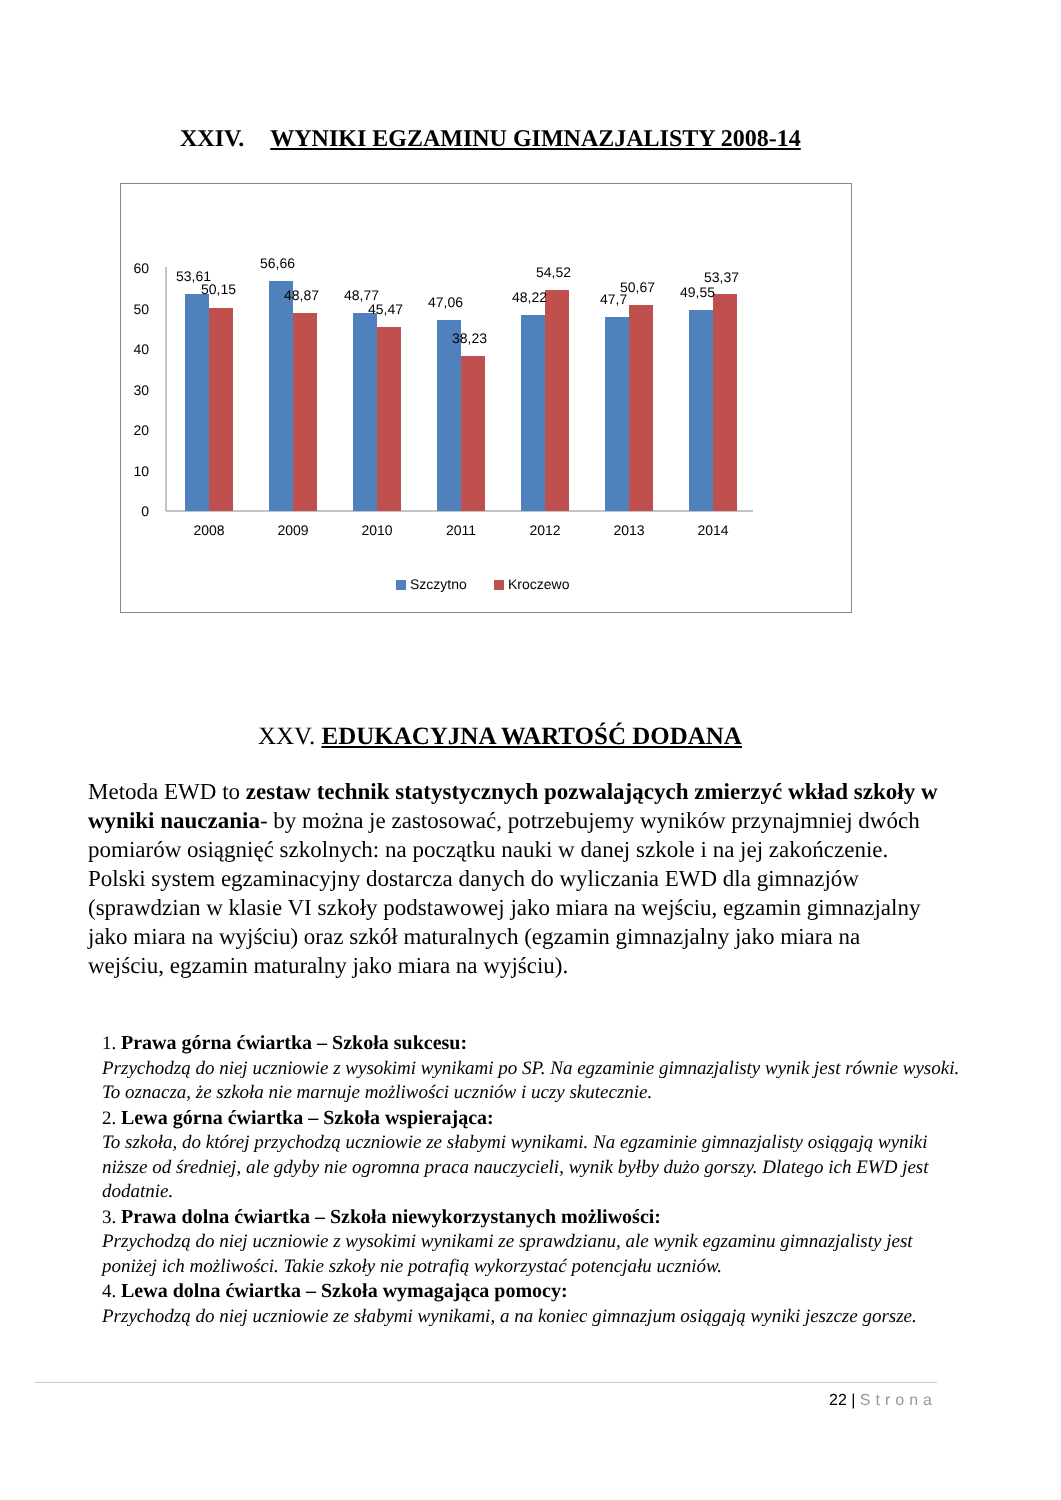XXIV. WYNIKI EGZAMINU GIMNAZJALISTY 2008-14
60
50
40
30
20
10
0
53,61
50,15
56,66
48,87
48,77
45,47
47,06
38,23
48,22
54,52
47,7
50,67
49,55
53,37
2008
2009
2010
2011
2012
2013
2014
Szczytno
Kroczewo
XXV. EDUKACYJNA WARTOŚĆ DODANA
Metoda EWD to zestaw technik statystycznych pozwalających zmierzyć wkład szkoły w wyniki nauczania- by można je zastosować, potrzebujemy wyników przynajmniej dwóch pomiarów osiągnięć szkolnych: na początku nauki w danej szkole i na jej zakończenie. Polski system egzaminacyjny dostarcza danych do wyliczania EWD dla gimnazjów (sprawdzian w klasie VI szkoły podstawowej jako miara na wejściu, egzamin gimnazjalny jako miara na wyjściu) oraz szkół maturalnych (egzamin gimnazjalny jako miara na wejściu, egzamin maturalny jako miara na wyjściu).
1. Prawa górna ćwiartka – Szkoła sukcesu:
Przychodzą do niej uczniowie z wysokimi wynikami po SP. Na egzaminie gimnazjalisty wynik jest równie wysoki. To oznacza, że szkoła nie marnuje możliwości uczniów i uczy skutecznie.
2. Lewa górna ćwiartka – Szkoła wspierająca:
To szkoła, do której przychodzą uczniowie ze słabymi wynikami. Na egzaminie gimnazjalisty osiągają wyniki niższe od średniej, ale gdyby nie ogromna praca nauczycieli, wynik byłby dużo gorszy. Dlatego ich EWD jest dodatnie.
3. Prawa dolna ćwiartka – Szkoła niewykorzystanych możliwości:
Przychodzą do niej uczniowie z wysokimi wynikami ze sprawdzianu, ale wynik egzaminu gimnazjalisty jest poniżej ich możliwości. Takie szkoły nie potrafią wykorzystać potencjału uczniów.
4. Lewa dolna ćwiartka – Szkoła wymagająca pomocy:
Przychodzą do niej uczniowie ze słabymi wynikami, a na koniec gimnazjum osiągają wyniki jeszcze gorsze.
22 | Strona